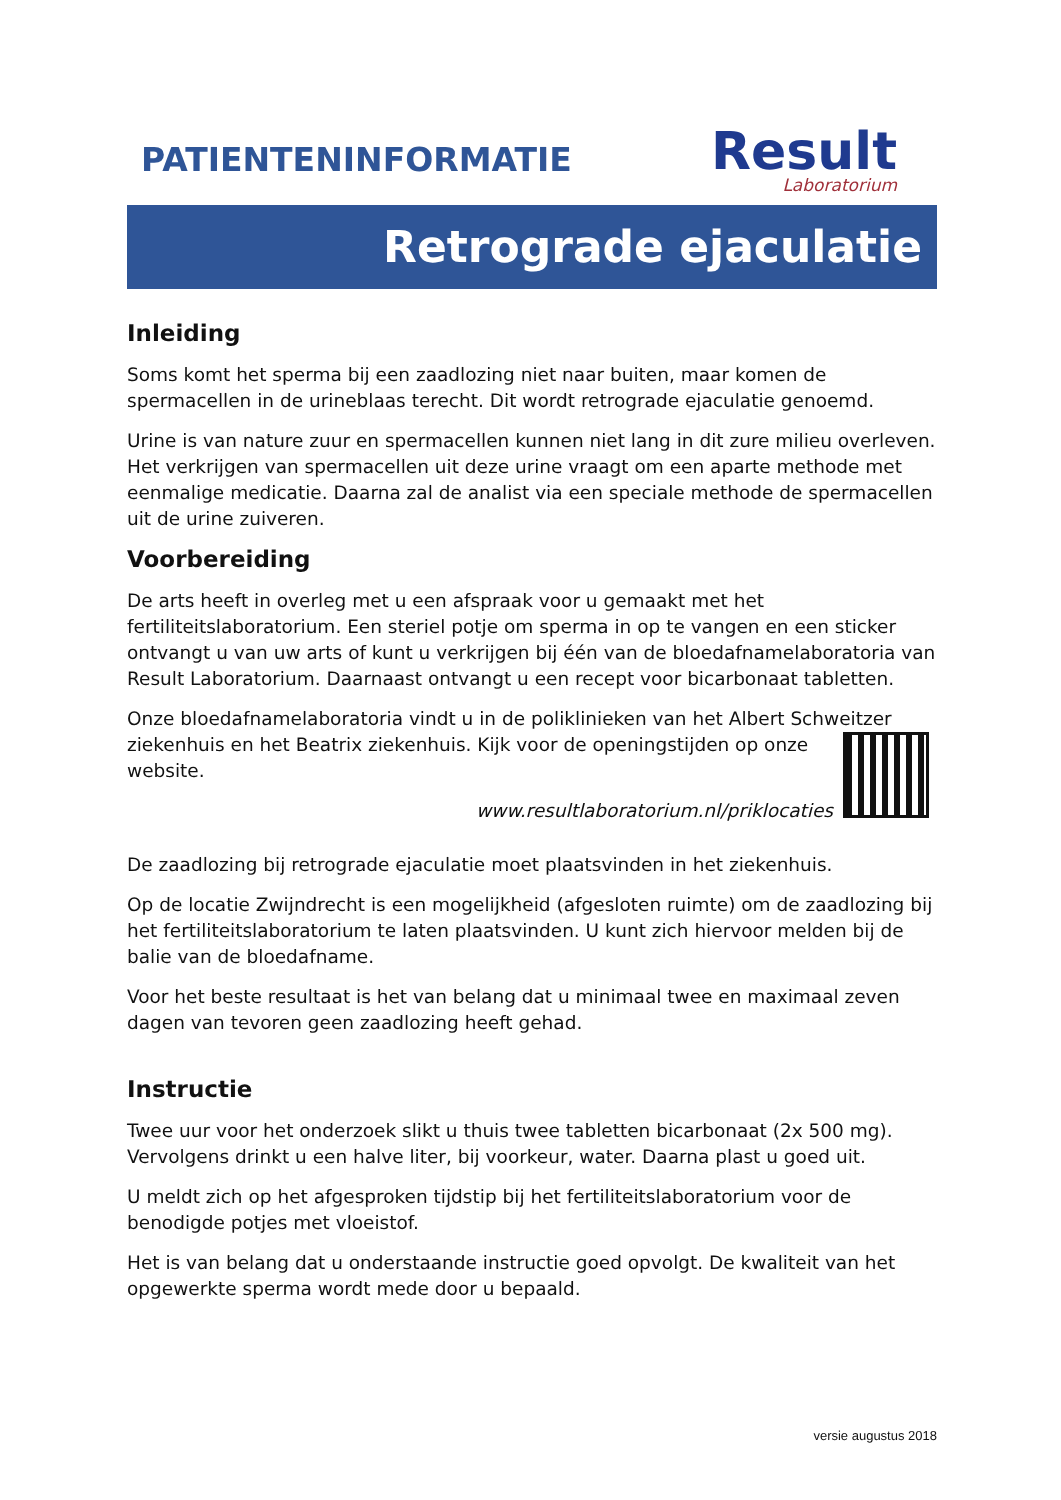PATIENTENINFORMATIE
Result
Laboratorium
Retrograde ejaculatie
Inleiding
Soms komt het sperma bij een zaadlozing niet naar buiten, maar komen de spermacellen in de urineblaas terecht. Dit wordt retrograde ejaculatie genoemd.
Urine is van nature zuur en spermacellen kunnen niet lang in dit zure milieu overleven. Het verkrijgen van spermacellen uit deze urine vraagt om een aparte methode met eenmalige medicatie. Daarna zal de analist via een speciale methode de spermacellen uit de urine zuiveren.
Voorbereiding
De arts heeft in overleg met u een afspraak voor u gemaakt met het fertiliteitslaboratorium. Een steriel potje om sperma in op te vangen en een sticker ontvangt u van uw arts of kunt u verkrijgen bij één van de bloedafnamelaboratoria van Result Laboratorium. Daarnaast ontvangt u een recept voor bicarbonaat tabletten.
Onze bloedafnamelaboratoria vindt u in de poliklinieken van het Albert Schweitzer ziekenhuis en het Beatrix ziekenhuis. Kijk voor de openingstijden op onze website.
www.resultlaboratorium.nl/priklocaties
De zaadlozing bij retrograde ejaculatie moet plaatsvinden in het ziekenhuis.
Op de locatie Zwijndrecht is een mogelijkheid (afgesloten ruimte) om de zaadlozing bij het fertiliteitslaboratorium te laten plaatsvinden. U kunt zich hiervoor melden bij de balie van de bloedafname.
Voor het beste resultaat is het van belang dat u minimaal twee en maximaal zeven dagen van tevoren geen zaadlozing heeft gehad.
Instructie
Twee uur voor het onderzoek slikt u thuis twee tabletten bicarbonaat (2x 500 mg). Vervolgens drinkt u een halve liter, bij voorkeur, water. Daarna plast u goed uit.
U meldt zich op het afgesproken tijdstip bij het fertiliteitslaboratorium voor de benodigde potjes met vloeistof.
Het is van belang dat u onderstaande instructie goed opvolgt. De kwaliteit van het opgewerkte sperma wordt mede door u bepaald.
versie augustus 2018